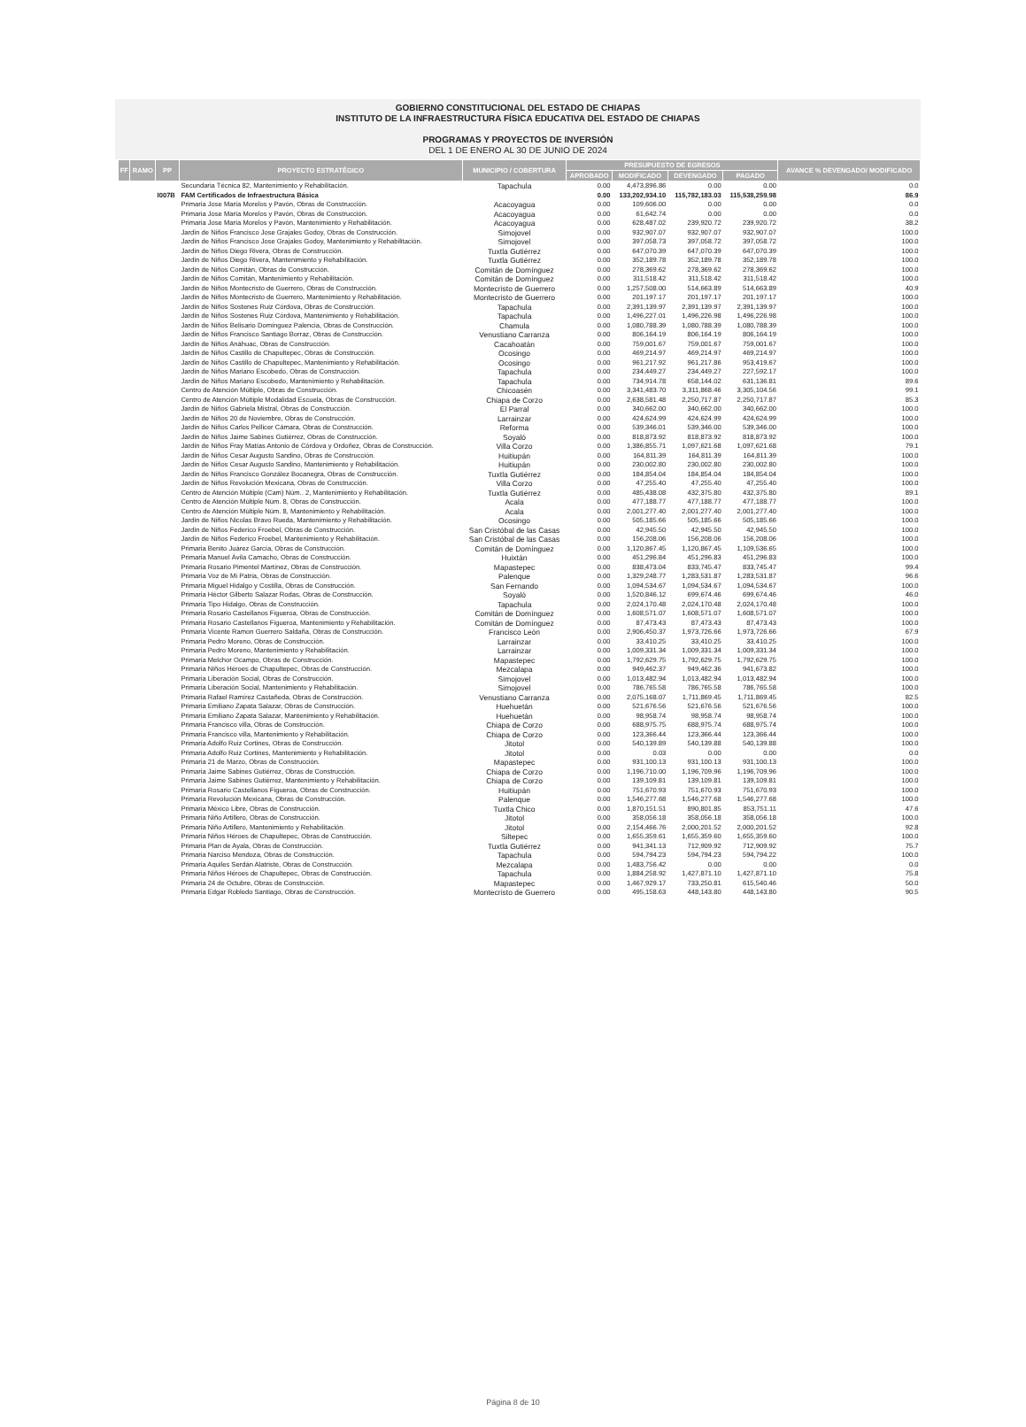GOBIERNO CONSTITUCIONAL DEL ESTADO DE CHIAPAS
INSTITUTO DE LA INFRAESTRUCTURA FÍSICA EDUCATIVA DEL ESTADO DE CHIAPAS
PROGRAMAS Y PROYECTOS DE INVERSIÓN
DEL 1 DE ENERO AL 30 DE JUNIO DE 2024
| FF | RAMO | PP | PROYECTO ESTRATÉGICO | MUNICIPIO / COBERTURA | PRESUPUESTO DE EGRESOS | | | | AVANCE % DEVENGADO/ MODIFICADO |
| --- | --- | --- | --- | --- | --- | --- | --- | --- | --- |
| | | | | | APROBADO | MODIFICADO | DEVENGADO | PAGADO | |
| | | | Secundaria Técnica 82, Mantenimiento y Rehabilitación. | Tapachula | 0.00 | 4,473,896.86 | 0.00 | 0.00 | 0.0 |
| | | I007B | FAM Certificados de Infraestructura Básica | | 0.00 | 133,202,934.10 | 115,782,183.03 | 115,538,259.98 | 86.9 |
| | | | Primaria Jose María Morelos y Pavón, Obras de Construcción. | Acacoyagua | 0.00 | 109,606.00 | 0.00 | 0.00 | 0.0 |
| | | | Primaria Jose María Morelos y Pavón, Obras de Construcción. | Acacoyagua | 0.00 | 61,642.74 | 0.00 | 0.00 | 0.0 |
| | | | Primaria Jose María Morelos y Pavón, Mantenimiento y Rehabilitación. | Acacoyagua | 0.00 | 628,487.02 | 239,920.72 | 239,920.72 | 38.2 |
| | | | Jardín de Niños Francisco Jose Grajales Godoy, Obras de Construcción. | Simojovel | 0.00 | 932,907.07 | 932,907.07 | 932,907.07 | 100.0 |
| | | | Jardín de Niños Francisco Jose Grajales Godoy, Mantenimiento y Rehabilitación. | Simojovel | 0.00 | 397,058.73 | 397,058.72 | 397,058.72 | 100.0 |
| | | | Jardín de Niños Diego Rivera, Obras de Construcción. | Tuxtla Gutiérrez | 0.00 | 647,070.39 | 647,070.39 | 647,070.39 | 100.0 |
| | | | Jardín de Niños Diego Rivera, Mantenimiento y Rehabilitación. | Tuxtla Gutiérrez | 0.00 | 352,189.78 | 352,189.78 | 352,189.78 | 100.0 |
| | | | Jardín de Niños Comitán, Obras de Construcción. | Comitán de Domínguez | 0.00 | 278,369.62 | 278,369.62 | 278,369.62 | 100.0 |
| | | | Jardín de Niños Comitán, Mantenimiento y Rehabilitación. | Comitán de Domínguez | 0.00 | 311,518.42 | 311,518.42 | 311,518.42 | 100.0 |
| | | | Jardín de Niños Montecristo de Guerrero, Obras de Construcción. | Montecristo de Guerrero | 0.00 | 1,257,508.00 | 514,663.89 | 514,663.89 | 40.9 |
| | | | Jardín de Niños Montecristo de Guerrero, Mantenimiento y Rehabilitación. | Montecristo de Guerrero | 0.00 | 201,197.17 | 201,197.17 | 201,197.17 | 100.0 |
| | | | Jardín de Niños Sostenes Ruiz Córdova, Obras de Construcción. | Tapachula | 0.00 | 2,391,139.97 | 2,391,139.97 | 2,391,139.97 | 100.0 |
| | | | Jardín de Niños Sostenes Ruiz Córdova, Mantenimiento y Rehabilitación. | Tapachula | 0.00 | 1,496,227.01 | 1,496,226.98 | 1,496,226.98 | 100.0 |
| | | | Jardín de Niños Belisario Domínguez Palencia, Obras de Construcción. | Chamula | 0.00 | 1,080,788.39 | 1,080,788.39 | 1,080,788.39 | 100.0 |
| | | | Jardín de Niños Francisco Santiago Borraz, Obras de Construcción. | Venustiano Carranza | 0.00 | 806,164.19 | 806,164.19 | 806,164.19 | 100.0 |
| | | | Jardín de Niños Anáhuac, Obras de Construcción. | Cacahoatán | 0.00 | 759,001.67 | 759,001.67 | 759,001.67 | 100.0 |
| | | | Jardín de Niños Castillo de Chapultepec, Obras de Construcción. | Ocosingo | 0.00 | 469,214.97 | 469,214.97 | 469,214.97 | 100.0 |
| | | | Jardín de Niños Castillo de Chapultepec, Mantenimiento y Rehabilitación. | Ocosingo | 0.00 | 961,217.92 | 961,217.86 | 953,419.67 | 100.0 |
| | | | Jardín de Niños Mariano Escobedo, Obras de Construcción. | Tapachula | 0.00 | 234,449.27 | 234,449.27 | 227,592.17 | 100.0 |
| | | | Jardín de Niños Mariano Escobedo, Mantenimiento y Rehabilitación. | Tapachula | 0.00 | 734,914.78 | 658,144.02 | 631,136.81 | 89.6 |
| | | | Centro de Atención Múltiple, Obras de Construcción. | Chicoasén | 0.00 | 3,341,483.70 | 3,311,868.46 | 3,305,104.56 | 99.1 |
| | | | Centro de Atención Múltiple Modalidad Escuela, Obras de Construcción. | Chiapa de Corzo | 0.00 | 2,638,581.48 | 2,250,717.87 | 2,250,717.87 | 85.3 |
| | | | Jardín de Niños Gabriela Mistral, Obras de Construcción. | El Parral | 0.00 | 340,662.00 | 340,662.00 | 340,662.00 | 100.0 |
| | | | Jardín de Niños 20 de Noviembre, Obras de Construcción. | Larrainzar | 0.00 | 424,624.99 | 424,624.99 | 424,624.99 | 100.0 |
| | | | Jardín de Niños Carlos Pellicer Cámara, Obras de Construcción. | Reforma | 0.00 | 539,346.01 | 539,346.00 | 539,346.00 | 100.0 |
| | | | Jardín de Niños Jaime Sabines Gutiérrez, Obras de Construcción. | Soyaló | 0.00 | 818,873.92 | 818,873.92 | 818,873.92 | 100.0 |
| | | | Jardín de Niños Fray Matías Antonio de Córdova y Ordoñez, Obras de Construcción. | Villa Corzo | 0.00 | 1,386,855.71 | 1,097,621.68 | 1,097,621.68 | 79.1 |
| | | | Jardín de Niños Cesar Augusto Sandino, Obras de Construcción. | Huitiupán | 0.00 | 164,811.39 | 164,811.39 | 164,811.39 | 100.0 |
| | | | Jardín de Niños Cesar Augusto Sandino, Mantenimiento y Rehabilitación. | Huitiupán | 0.00 | 230,002.80 | 230,002.80 | 230,002.80 | 100.0 |
| | | | Jardín de Niños Francisco González Bocanegra, Obras de Construcción. | Tuxtla Gutiérrez | 0.00 | 184,854.04 | 184,854.04 | 184,854.04 | 100.0 |
| | | | Jardín de Niños Revolución Mexicana, Obras de Construcción. | Villa Corzo | 0.00 | 47,255.40 | 47,255.40 | 47,255.40 | 100.0 |
| | | | Centro de Atención Múltiple (Cam) Núm.. 2, Mantenimiento y Rehabilitación. | Tuxtla Gutiérrez | 0.00 | 485,438.08 | 432,375.80 | 432,375.80 | 89.1 |
| | | | Centro de Atención Múltiple Núm. 8, Obras de Construcción. | Acala | 0.00 | 477,188.77 | 477,188.77 | 477,188.77 | 100.0 |
| | | | Centro de Atención Múltiple Núm. 8, Mantenimiento y Rehabilitación. | Acala | 0.00 | 2,001,277.40 | 2,001,277.40 | 2,001,277.40 | 100.0 |
| | | | Jardín de Niños Nicolas Bravo Rueda, Mantenimiento y Rehabilitación. | Ocosingo | 0.00 | 505,185.66 | 505,185.66 | 505,185.66 | 100.0 |
| | | | Jardín de Niños Federico Froebel, Obras de Construcción. | San Cristóbal de las Casas | 0.00 | 42,945.50 | 42,945.50 | 42,945.50 | 100.0 |
| | | | Jardín de Niños Federico Froebel, Mantenimiento y Rehabilitación. | San Cristóbal de las Casas | 0.00 | 156,208.06 | 156,208.06 | 156,208.06 | 100.0 |
| | | | Primaria Benito Juárez García, Obras de Construcción. | Comitán de Domínguez | 0.00 | 1,120,867.45 | 1,120,867.45 | 1,109,536.65 | 100.0 |
| | | | Primaria Manuel Ávila Camacho, Obras de Construcción. | Huixtán | 0.00 | 451,296.84 | 451,296.83 | 451,296.83 | 100.0 |
| | | | Primaria Rosario Pimentel Martínez, Obras de Construcción. | Mapastepec | 0.00 | 838,473.04 | 833,745.47 | 833,745.47 | 99.4 |
| | | | Primaria Voz de Mi Patria, Obras de Construcción. | Palenque | 0.00 | 1,329,248.77 | 1,283,531.87 | 1,283,531.87 | 96.6 |
| | | | Primaria Miguel Hidalgo y Costilla, Obras de Construcción. | San Fernando | 0.00 | 1,094,534.67 | 1,094,534.67 | 1,094,534.67 | 100.0 |
| | | | Primaria Héctor Gilberto Salazar Rodas, Obras de Construcción. | Soyaló | 0.00 | 1,520,846.12 | 699,674.46 | 699,674.46 | 46.0 |
| | | | Primaria Tipo Hidalgo, Obras de Construcción. | Tapachula | 0.00 | 2,024,170.48 | 2,024,170.48 | 2,024,170.48 | 100.0 |
| | | | Primaria Rosario Castellanos Figueroa, Obras de Construcción. | Comitán de Domínguez | 0.00 | 1,608,571.07 | 1,608,571.07 | 1,608,571.07 | 100.0 |
| | | | Primaria Rosario Castellanos Figueroa, Mantenimiento y Rehabilitación. | Comitán de Domínguez | 0.00 | 87,473.43 | 87,473.43 | 87,473.43 | 100.0 |
| | | | Primaria Vicente Ramon Guerrero Saldaña, Obras de Construcción. | Francisco León | 0.00 | 2,906,450.37 | 1,973,726.66 | 1,973,726.66 | 67.9 |
| | | | Primaria Pedro Moreno, Obras de Construcción. | Larrainzar | 0.00 | 33,410.25 | 33,410.25 | 33,410.25 | 100.0 |
| | | | Primaria Pedro Moreno, Mantenimiento y Rehabilitación. | Larrainzar | 0.00 | 1,009,331.34 | 1,009,331.34 | 1,009,331.34 | 100.0 |
| | | | Primaria Melchor Ocampo, Obras de Construcción. | Mapastepec | 0.00 | 1,792,629.75 | 1,792,629.75 | 1,792,629.75 | 100.0 |
| | | | Primaria Niños Héroes de Chapultepec, Obras de Construcción. | Mezcalapa | 0.00 | 949,462.37 | 949,462.36 | 941,673.82 | 100.0 |
| | | | Primaria Liberación Social, Obras de Construcción. | Simojovel | 0.00 | 1,013,482.94 | 1,013,482.94 | 1,013,482.94 | 100.0 |
| | | | Primaria Liberación Social, Mantenimiento y Rehabilitación. | Simojovel | 0.00 | 786,765.58 | 786,765.58 | 786,765.58 | 100.0 |
| | | | Primaria Rafael Ramírez Castañeda, Obras de Construcción. | Venustiano Carranza | 0.00 | 2,075,168.07 | 1,711,869.45 | 1,711,869.45 | 82.5 |
| | | | Primaria Emiliano Zapata Salazar, Obras de Construcción. | Huehuetán | 0.00 | 521,676.56 | 521,676.56 | 521,676.56 | 100.0 |
| | | | Primaria Emiliano Zapata Salazar, Mantenimiento y Rehabilitación. | Huehuetán | 0.00 | 98,958.74 | 98,958.74 | 98,958.74 | 100.0 |
| | | | Primaria Francisco villa, Obras de Construcción. | Chiapa de Corzo | 0.00 | 688,975.75 | 688,975.74 | 688,975.74 | 100.0 |
| | | | Primaria Francisco villa, Mantenimiento y Rehabilitación. | Chiapa de Corzo | 0.00 | 123,366.44 | 123,366.44 | 123,366.44 | 100.0 |
| | | | Primaria Adolfo Ruiz Cortines, Obras de Construcción. | Jitotol | 0.00 | 540,139.89 | 540,139.88 | 540,139.88 | 100.0 |
| | | | Primaria Adolfo Ruiz Cortines, Mantenimiento y Rehabilitación. | Jitotol | 0.00 | 0.03 | 0.00 | 0.00 | 0.0 |
| | | | Primaria 21 de Marzo, Obras de Construcción. | Mapastepec | 0.00 | 931,100.13 | 931,100.13 | 931,100.13 | 100.0 |
| | | | Primaria Jaime Sabines Gutiérrez, Obras de Construcción. | Chiapa de Corzo | 0.00 | 1,196,710.00 | 1,196,709.96 | 1,196,709.96 | 100.0 |
| | | | Primaria Jaime Sabines Gutiérrez, Mantenimiento y Rehabilitación. | Chiapa de Corzo | 0.00 | 139,109.81 | 139,109.81 | 139,109.81 | 100.0 |
| | | | Primaria Rosario Castellanos Figueroa, Obras de Construcción. | Huitiupán | 0.00 | 751,670.93 | 751,670.93 | 751,670.93 | 100.0 |
| | | | Primaria Revolución Mexicana, Obras de Construcción. | Palenque | 0.00 | 1,546,277.68 | 1,546,277.68 | 1,546,277.68 | 100.0 |
| | | | Primaria México Libre, Obras de Construcción. | Tuxtla Chico | 0.00 | 1,870,151.51 | 890,801.85 | 853,751.11 | 47.6 |
| | | | Primaria Niño Artillero, Obras de Construcción. | Jitotol | 0.00 | 358,056.18 | 358,056.18 | 358,056.18 | 100.0 |
| | | | Primaria Niño Artillero, Mantenimiento y Rehabilitación. | Jitotol | 0.00 | 2,154,466.76 | 2,000,201.52 | 2,000,201.52 | 92.8 |
| | | | Primaria Niños Héroes de Chapultepec, Obras de Construcción. | Siltepec | 0.00 | 1,655,359.61 | 1,655,359.60 | 1,655,359.60 | 100.0 |
| | | | Primaria Plan de Ayala, Obras de Construcción. | Tuxtla Gutiérrez | 0.00 | 941,341.13 | 712,909.92 | 712,909.92 | 75.7 |
| | | | Primaria Narciso Mendoza, Obras de Construcción. | Tapachula | 0.00 | 594,794.23 | 594,794.23 | 594,794.22 | 100.0 |
| | | | Primaria Aquiles Serdán Alatriste, Obras de Construcción. | Mezcalapa | 0.00 | 1,483,756.42 | 0.00 | 0.00 | 0.0 |
| | | | Primaria Niños Héroes de Chapultepec, Obras de Construcción. | Tapachula | 0.00 | 1,884,258.92 | 1,427,871.10 | 1,427,871.10 | 75.8 |
| | | | Primaria 24 de Octubre, Obras de Construcción. | Mapastepec | 0.00 | 1,467,929.17 | 733,250.81 | 615,540.46 | 50.0 |
| | | | Primaria Edgar Robledo Santiago, Obras de Construcción. | Montecristo de Guerrero | 0.00 | 495,158.63 | 448,143.80 | 448,143.80 | 90.5 |
Página 8 de 10